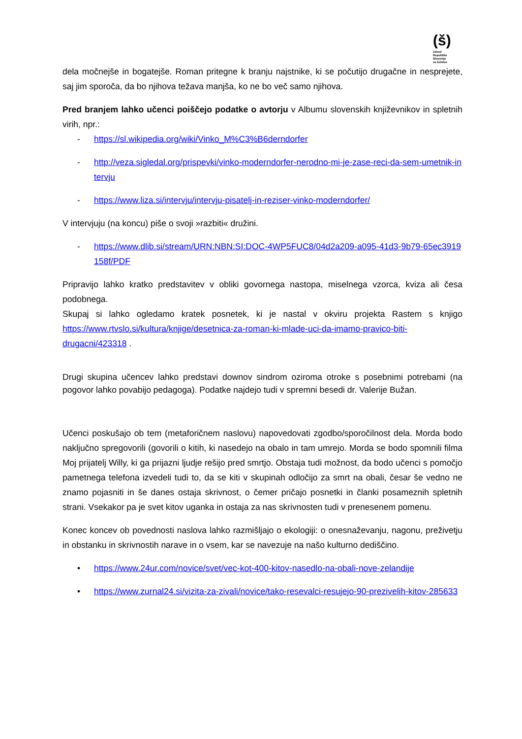(š)
Zavod
Republike
Slovenije
za šolstvo
dela močnejše in bogatejše. Roman pritegne k branju najstnike, ki se počutijo drugačne in nesprejete, saj jim sporoča, da bo njihova težava manjša, ko ne bo več samo njihova.
Pred branjem lahko učenci poiščejo podatke o avtorju v Albumu slovenskih književnikov in spletnih virih, npr.:
- https://sl.wikipedia.org/wiki/Vinko_M%C3%B6derndorfer
- http://veza.sigledal.org/prispevki/vinko-moderndorfer-nerodno-mi-je-zase-reci-da-sem-umetnik-intervju
- https://www.liza.si/intervju/intervju-pisatelj-in-reziser-vinko-moderndorfer/
V intervjuju (na koncu) piše o svoji »razbiti« družini.
- https://www.dlib.si/stream/URN:NBN:SI:DOC-4WP5FUC8/04d2a209-a095-41d3-9b79-65ec3919158f/PDF
Pripravijo lahko kratko predstavitev v obliki govornega nastopa, miselnega vzorca, kviza ali česa podobnega.
Skupaj si lahko ogledamo kratek posnetek, ki je nastal v okviru projekta Rastem s knjigo https://www.rtvslo.si/kultura/knjige/desetnica-za-roman-ki-mlade-uci-da-imamo-pravico-biti-drugacni/423318 .
Drugi skupina učencev lahko predstavi downov sindrom oziroma otroke s posebnimi potrebami (na pogovor lahko povabijo pedagoga). Podatke najdejo tudi v spremni besedi dr. Valerije Bužan.
Učenci poskušajo ob tem (metaforičnem naslovu) napovedovati zgodbo/sporočilnost dela. Morda bodo naključno spregovorili (govorili o kitih, ki nasedejo na obalo in tam umrejo. Morda se bodo spomnili filma Moj prijatelj Willy, ki ga prijazni ljudje rešijo pred smrtjo. Obstaja tudi možnost, da bodo učenci s pomočjo pametnega telefona izvedeli tudi to, da se kiti v skupinah odločijo za smrt na obali, česar še vedno ne znamo pojasniti in še danes ostaja skrivnost, o čemer pričajo posnetki in članki posameznih spletnih strani. Vsekakor pa je svet kitov uganka in ostaja za nas skrivnosten tudi v prenesenem pomenu.
Konec koncev ob povednosti naslova lahko razmišljajo o ekologiji: o onesnaževanju, nagonu, preživetju in obstanku in skrivnostih narave in o vsem, kar se navezuje na našo kulturno dediščino.
• https://www.24ur.com/novice/svet/vec-kot-400-kitov-nasedlo-na-obali-nove-zelandije
• https://www.zurnal24.si/vizita-za-zivali/novice/tako-resevalci-resujejo-90-prezivelih-kitov-285633